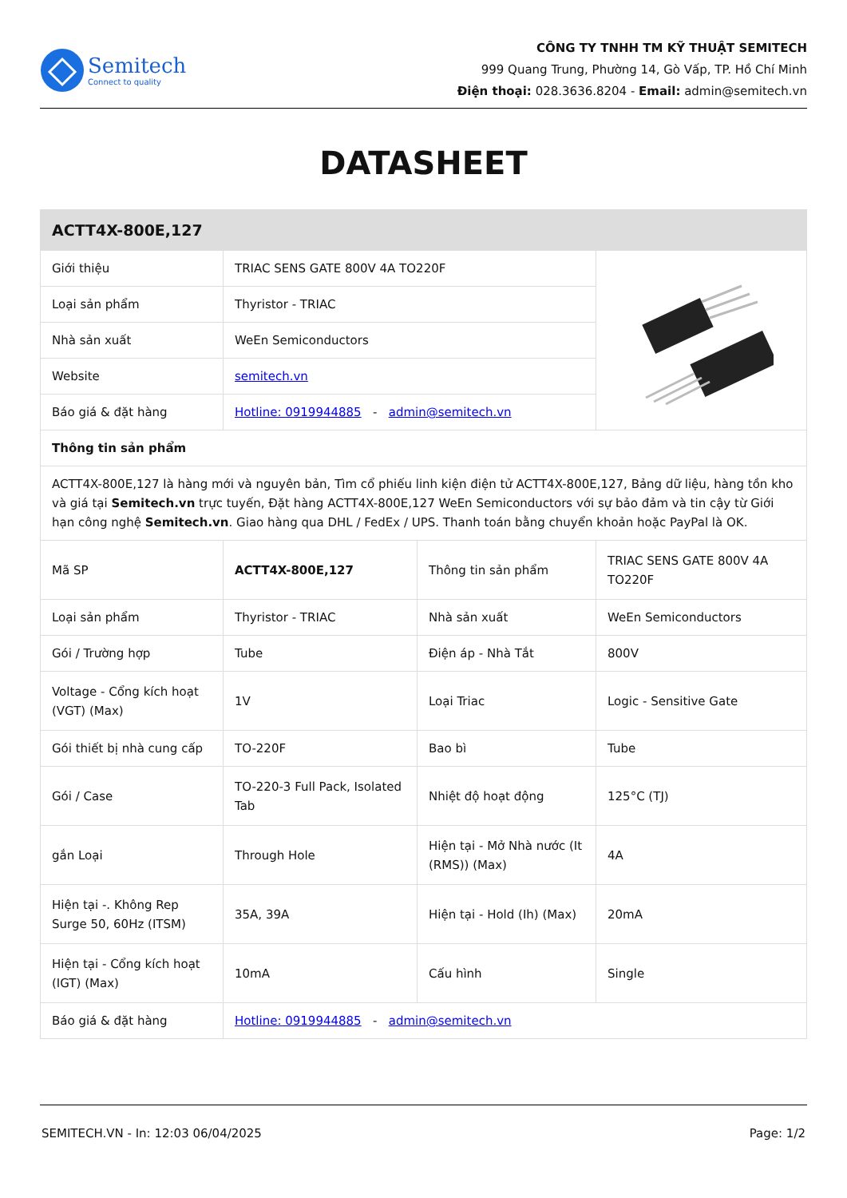Semitech
Connect to quality
CÔNG TY TNHH TM KỸ THUẬT SEMITECH
999 Quang Trung, Phường 14, Gò Vấp, TP. Hồ Chí Minh
Điện thoại: 028.3636.8204 - Email: admin@semitech.vn
DATASHEET
| ACTT4X-800E,127 | | | |
| Giới thiệu | TRIAC SENS GATE 800V 4A TO220F | | |
| Loại sản phẩm | Thyristor - TRIAC | | |
| Nhà sản xuất | WeEn Semiconductors | | |
| Website | semitech.vn | | |
| Báo giá & đặt hàng | Hotline: 0919944885 - admin@semitech.vn | | |
| Thông tin sản phẩm | | | |
| ACTT4X-800E,127 là hàng mới và nguyên bản, Tìm cổ phiếu linh kiện điện tử ACTT4X-800E,127, Bảng dữ liệu, hàng tồn kho và giá tại Semitech.vn trực tuyến, Đặt hàng ACTT4X-800E,127 WeEn Semiconductors với sự bảo đảm và tin cậy từ Giới hạn công nghệ Semitech.vn . Giao hàng qua DHL / FedEx / UPS. Thanh toán bằng chuyển khoản hoặc PayPal là OK. | | | |
| Mã SP | ACTT4X-800E,127 | Thông tin sản phẩm | TRIAC SENS GATE 800V 4A TO220F |
| Loại sản phẩm | Thyristor - TRIAC | Nhà sản xuất | WeEn Semiconductors |
| Gói / Trường hợp | Tube | Điện áp - Nhà Tắt | 800V |
| Voltage - Cổng kích hoạt (VGT) (Max) | 1V | Loại Triac | Logic - Sensitive Gate |
| Gói thiết bị nhà cung cấp | TO-220F | Bao bì | Tube |
| Gói / Case | TO-220-3 Full Pack, Isolated Tab | Nhiệt độ hoạt động | 125°C (TJ) |
| gắn Loại | Through Hole | Hiện tại - Mở Nhà nước (It (RMS)) (Max) | 4A |
| Hiện tại -. Không Rep Surge 50, 60Hz (ITSM) | 35A, 39A | Hiện tại - Hold (Ih) (Max) | 20mA |
| Hiện tại - Cổng kích hoạt (IGT) (Max) | 10mA | Cấu hình | Single |
| Báo giá & đặt hàng | Hotline: 0919944885 - admin@semitech.vn | | |
SEMITECH.VN - In: 12:03 06/04/2025 Page: 1/2